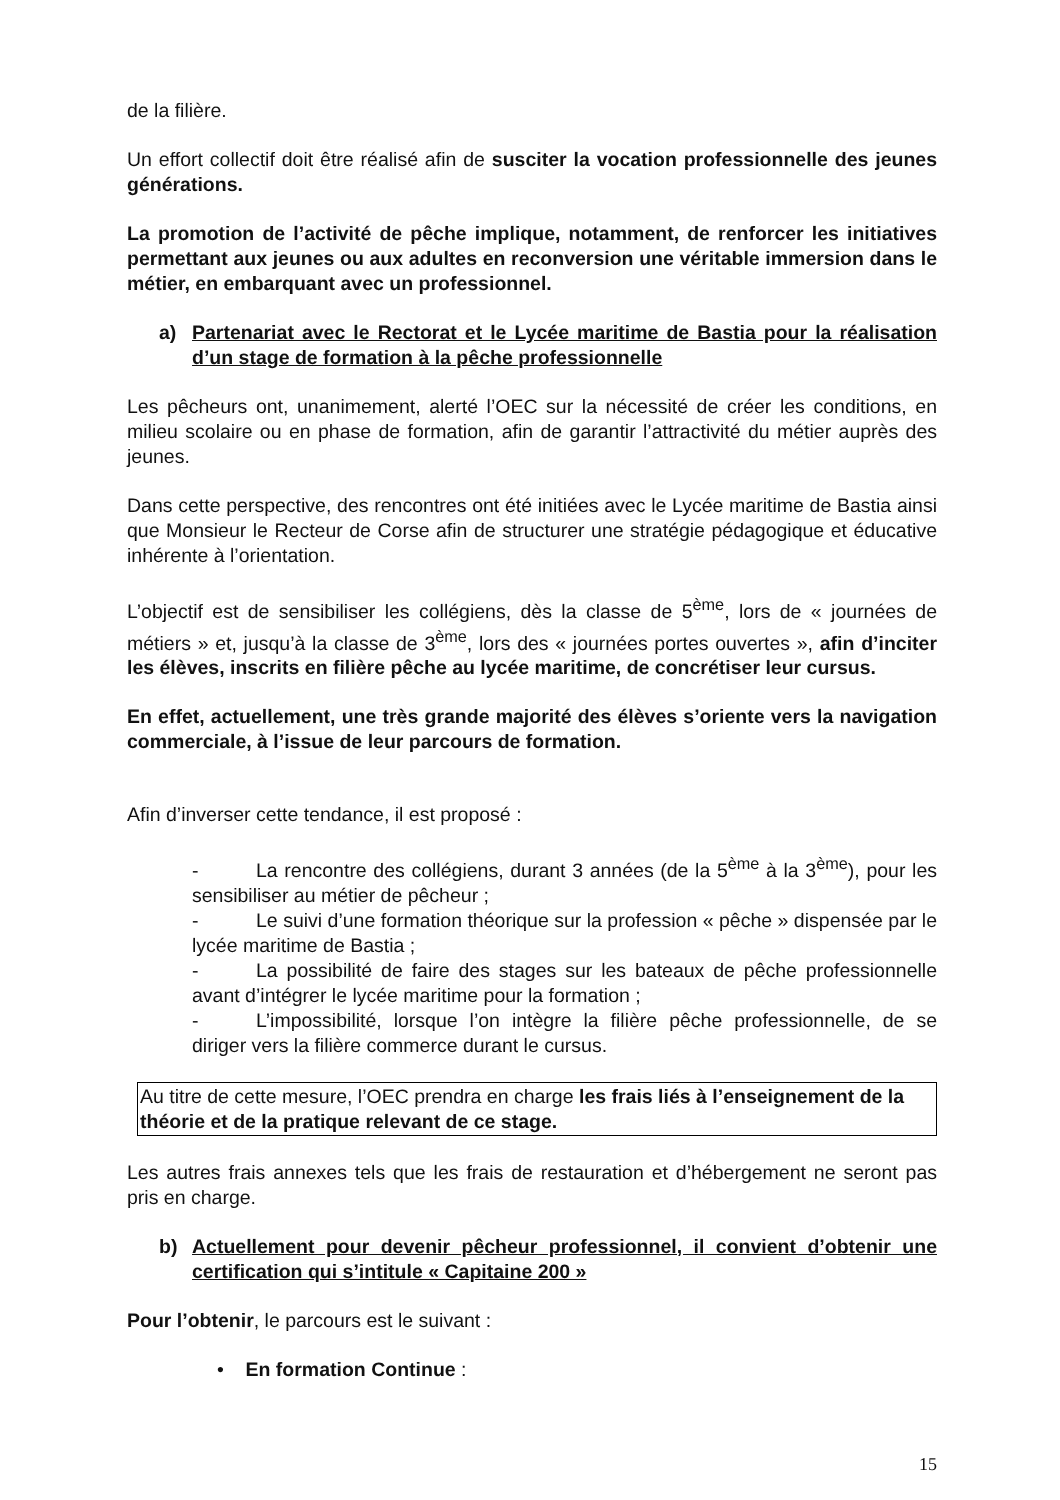de la filière.
Un effort collectif doit être réalisé afin de susciter la vocation professionnelle des jeunes générations.
La promotion de l’activité de pêche implique, notamment, de renforcer les initiatives permettant aux jeunes ou aux adultes en reconversion une véritable immersion dans le métier, en embarquant avec un professionnel.
a) Partenariat avec le Rectorat et le Lycée maritime de Bastia pour la réalisation d’un stage de formation à la pêche professionnelle
Les pêcheurs ont, unanimement, alerté l’OEC sur la nécessité de créer les conditions, en milieu scolaire ou en phase de formation, afin de garantir l’attractivité du métier auprès des jeunes.
Dans cette perspective, des rencontres ont été initiées avec le Lycée maritime de Bastia ainsi que Monsieur le Recteur de Corse afin de structurer une stratégie pédagogique et éducative inhérente à l’orientation.
L’objectif est de sensibiliser les collégiens, dès la classe de 5<sup>ème</sup>, lors de « journées de métiers » et, jusqu’à la classe de 3<sup>ème</sup>, lors des « journées portes ouvertes », afin d’inciter les élèves, inscrits en filière pêche au lycée maritime, de concrétiser leur cursus.
En effet, actuellement, une très grande majorité des élèves s’oriente vers la navigation commerciale, à l’issue de leur parcours de formation.
Afin d’inverser cette tendance, il est proposé :
- La rencontre des collégiens, durant 3 années (de la 5<sup>ème</sup> à la 3<sup>ème</sup>), pour les sensibiliser au métier de pêcheur ;
- Le suivi d’une formation théorique sur la profession « pêche » dispensée par le lycée maritime de Bastia ;
- La possibilité de faire des stages sur les bateaux de pêche professionnelle avant d’intégrer le lycée maritime pour la formation ;
- L’impossibilité, lorsque l’on intègre la filière pêche professionnelle, de se diriger vers la filière commerce durant le cursus.
Au titre de cette mesure, l’OEC prendra en charge les frais liés à l’enseignement de la théorie et de la pratique relevant de ce stage.
Les autres frais annexes tels que les frais de restauration et d’hébergement ne seront pas pris en charge.
b) Actuellement pour devenir pêcheur professionnel, il convient d’obtenir une certification qui s’intitule « Capitaine 200 »
Pour l’obtenir, le parcours est le suivant :
• En formation Continue :
15